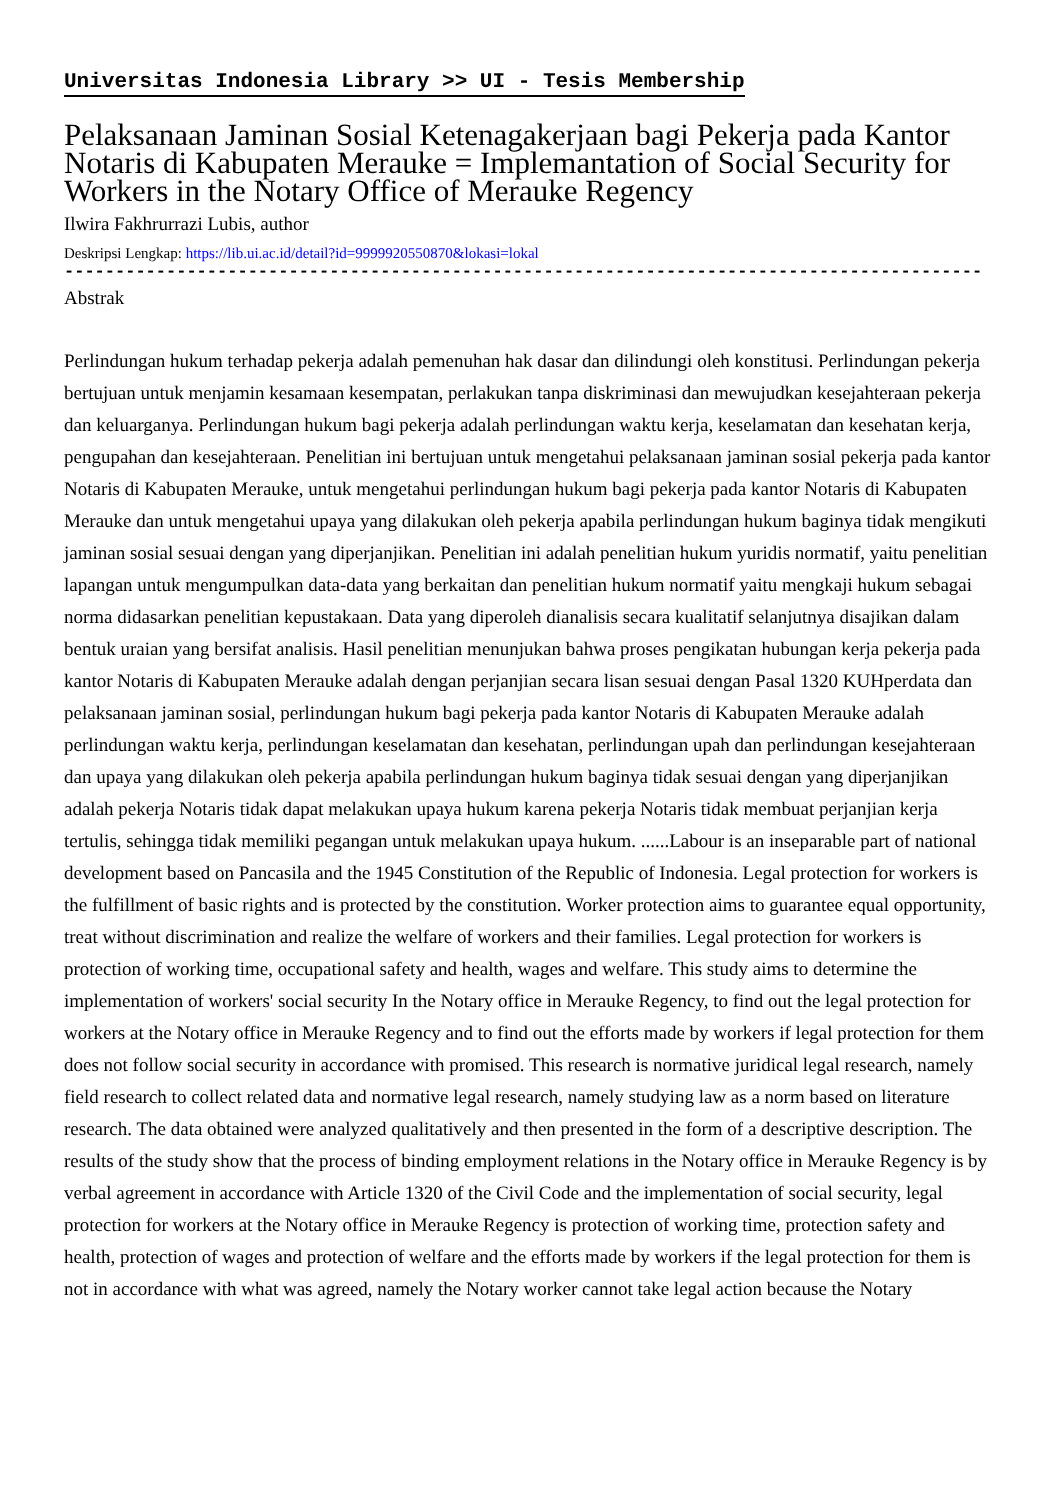Universitas Indonesia Library >> UI - Tesis Membership
Pelaksanaan Jaminan Sosial Ketenagakerjaan bagi Pekerja pada Kantor Notaris di Kabupaten Merauke = Implemantation of Social Security for Workers in the Notary Office of Merauke Regency
Ilwira Fakhrurrazi Lubis, author
Deskripsi Lengkap: https://lib.ui.ac.id/detail?id=9999920550870&lokasi=lokal
------------------------------------------------------------------------------------------
Abstrak
Perlindungan hukum terhadap pekerja adalah pemenuhan hak dasar dan dilindungi oleh konstitusi. Perlindungan pekerja bertujuan untuk menjamin kesamaan kesempatan, perlakukan tanpa diskriminasi dan mewujudkan kesejahteraan pekerja dan keluarganya. Perlindungan hukum bagi pekerja adalah perlindungan waktu kerja, keselamatan dan kesehatan kerja, pengupahan dan kesejahteraan. Penelitian ini bertujuan untuk mengetahui pelaksanaan jaminan sosial pekerja pada kantor Notaris di Kabupaten Merauke, untuk mengetahui perlindungan hukum bagi pekerja pada kantor Notaris di Kabupaten Merauke dan untuk mengetahui upaya yang dilakukan oleh pekerja apabila perlindungan hukum baginya tidak mengikuti jaminan sosial sesuai dengan yang diperjanjikan. Penelitian ini adalah penelitian hukum yuridis normatif, yaitu penelitian lapangan untuk mengumpulkan data-data yang berkaitan dan penelitian hukum normatif yaitu mengkaji hukum sebagai norma didasarkan penelitian kepustakaan. Data yang diperoleh dianalisis secara kualitatif selanjutnya disajikan dalam bentuk uraian yang bersifat analisis. Hasil penelitian menunjukan bahwa proses pengikatan hubungan kerja pekerja pada kantor Notaris di Kabupaten Merauke adalah dengan perjanjian secara lisan sesuai dengan Pasal 1320 KUHperdata dan pelaksanaan jaminan sosial, perlindungan hukum bagi pekerja pada kantor Notaris di Kabupaten Merauke adalah perlindungan waktu kerja, perlindungan keselamatan dan kesehatan, perlindungan upah dan perlindungan kesejahteraan dan upaya yang dilakukan oleh pekerja apabila perlindungan hukum baginya tidak sesuai dengan yang diperjanjikan adalah pekerja Notaris tidak dapat melakukan upaya hukum karena pekerja Notaris tidak membuat perjanjian kerja tertulis, sehingga tidak memiliki pegangan untuk melakukan upaya hukum. ......Labour is an inseparable part of national development based on Pancasila and the 1945 Constitution of the Republic of Indonesia. Legal protection for workers is the fulfillment of basic rights and is protected by the constitution. Worker protection aims to guarantee equal opportunity, treat without discrimination and realize the welfare of workers and their families. Legal protection for workers is protection of working time, occupational safety and health, wages and welfare. This study aims to determine the implementation of workers' social security In the Notary office in Merauke Regency, to find out the legal protection for workers at the Notary office in Merauke Regency and to find out the efforts made by workers if legal protection for them does not follow social security in accordance with promised. This research is normative juridical legal research, namely field research to collect related data and normative legal research, namely studying law as a norm based on literature research. The data obtained were analyzed qualitatively and then presented in the form of a descriptive description. The results of the study show that the process of binding employment relations in the Notary office in Merauke Regency is by verbal agreement in accordance with Article 1320 of the Civil Code and the implementation of social security, legal protection for workers at the Notary office in Merauke Regency is protection of working time, protection safety and health, protection of wages and protection of welfare and the efforts made by workers if the legal protection for them is not in accordance with what was agreed, namely the Notary worker cannot take legal action because the Notary